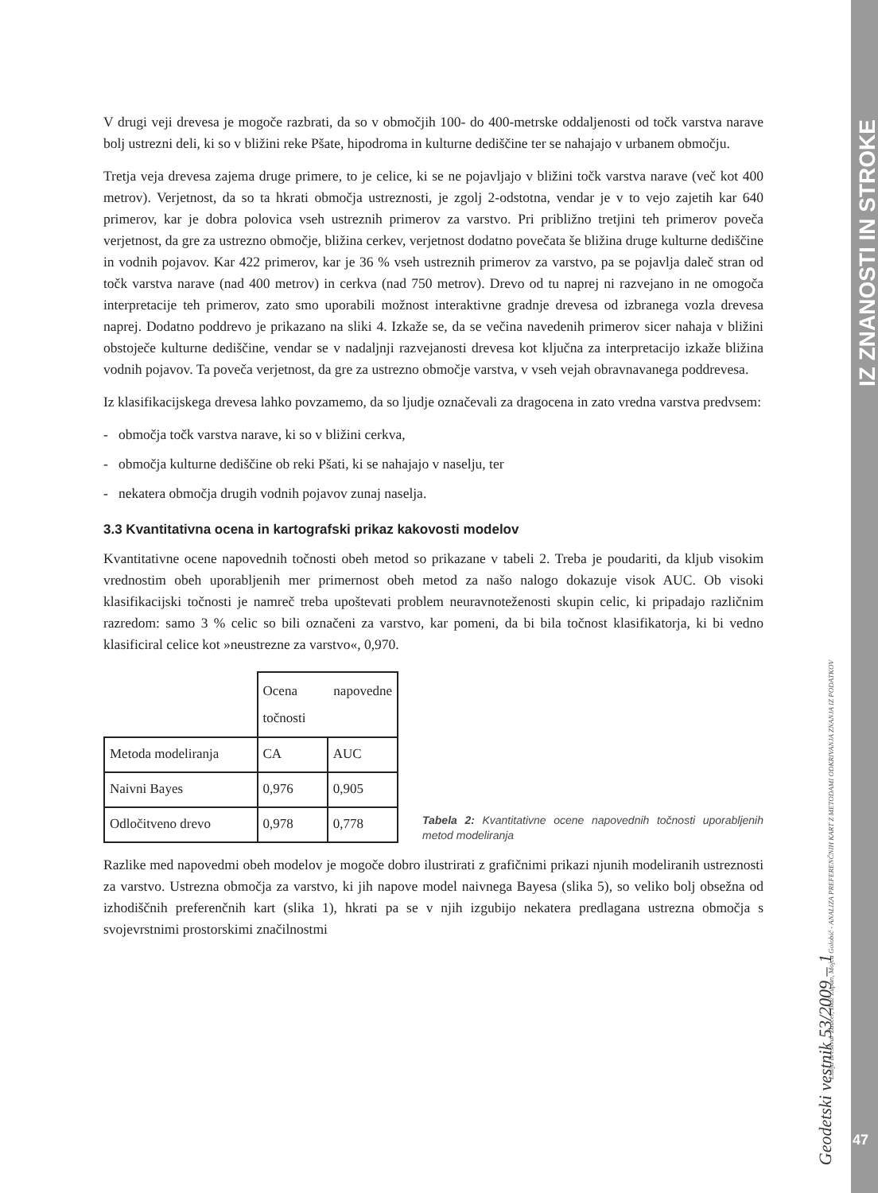IZ ZNANOSTI IN STROKE
Lidija Breskvar Žaucer, Blaž Zupan, Mojca Golobič - ANALIZA PREFERENČNIH KART Z METODAMI ODKRIVANJA ZNANJA IZ PODATKOV
Geodetski vestnik 53/2009 – 1
47
V drugi veji drevesa je mogoče razbrati, da so v območjih 100- do 400-metrske oddaljenosti od točk varstva narave bolj ustrezni deli, ki so v bližini reke Pšate, hipodroma in kulturne dediščine ter se nahajajo v urbanem območju.
Tretja veja drevesa zajema druge primere, to je celice, ki se ne pojavljajo v bližini točk varstva narave (več kot 400 metrov). Verjetnost, da so ta hkrati območja ustreznosti, je zgolj 2-odstotna, vendar je v to vejo zajetih kar 640 primerov, kar je dobra polovica vseh ustreznih primerov za varstvo. Pri približno tretjini teh primerov poveča verjetnost, da gre za ustrezno območje, bližina cerkev, verjetnost dodatno povečata še bližina druge kulturne dediščine in vodnih pojavov. Kar 422 primerov, kar je 36 % vseh ustreznih primerov za varstvo, pa se pojavlja daleč stran od točk varstva narave (nad 400 metrov) in cerkva (nad 750 metrov). Drevo od tu naprej ni razvejano in ne omogoča interpretacije teh primerov, zato smo uporabili možnost interaktivne gradnje drevesa od izbranega vozla drevesa naprej. Dodatno poddrevo je prikazano na sliki 4. Izkaže se, da se večina navedenih primerov sicer nahaja v bližini obstoječe kulturne dediščine, vendar se v nadaljnji razvejanosti drevesa kot ključna za interpretacijo izkaže bližina vodnih pojavov. Ta poveča verjetnost, da gre za ustrezno območje varstva, v vseh vejah obravnavanega poddrevesa.
Iz klasifikacijskega drevesa lahko povzamemo, da so ljudje označevali za dragocena in zato vredna varstva predvsem:
- območja točk varstva narave, ki so v bližini cerkva,
- območja kulturne dediščine ob reki Pšati, ki se nahajajo v naselju, ter
- nekatera območja drugih vodnih pojavov zunaj naselja.
3.3 Kvantitativna ocena in kartografski prikaz kakovosti modelov
Kvantitativne ocene napovednih točnosti obeh metod so prikazane v tabeli 2. Treba je poudariti, da kljub visokim vrednostim obeh uporabljenih mer primernost obeh metod za našo nalogo dokazuje visok AUC. Ob visoki klasifikacijski točnosti je namreč treba upoštevati problem neuravnoteženosti skupin celic, ki pripadajo različnim razredom: samo 3 % celic so bili označeni za varstvo, kar pomeni, da bi bila točnost klasifikatorja, ki bi vedno klasificiral celice kot »neustrezne za varstvo«, 0,970.
| | Ocena napovedne točnosti | |
| Metoda modeliranja | CA | AUC |
| Naivni Bayes | 0,976 | 0,905 |
| Odločitveno drevo | 0,978 | 0,778 |
Tabela 2: Kvantitativne ocene napovednih točnosti uporabljenih metod modeliranja
Razlike med napovedmi obeh modelov je mogoče dobro ilustrirati z grafičnimi prikazi njunih modeliranih ustreznosti za varstvo. Ustrezna območja za varstvo, ki jih napove model naivnega Bayesa (slika 5), so veliko bolj obsežna od izhodiščnih preferenčnih kart (slika 1), hkrati pa se v njih izgubijo nekatera predlagana ustrezna območja s svojevrstnimi prostorskimi značilnostmi